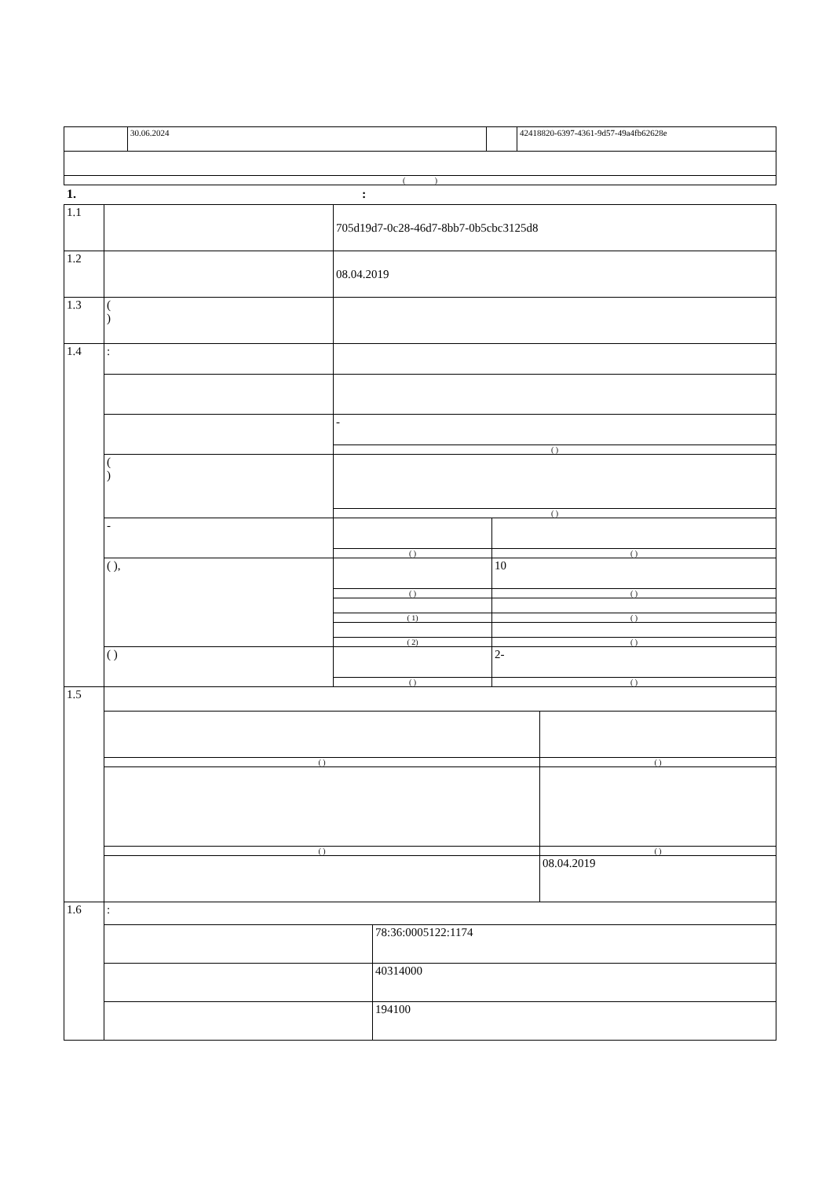| | 30.06.2024 | | 42418820-6397-4361-9d57-49a4fb62628e |
| ( ) | | | |
1. :
| 1.1 | | 705d19d7-0c28-46d7-8bb7-0b5cbc3125d8 | |
| 1.2 | | 08.04.2019 | |
| 1.3 | ( ) | | |
| 1.4 | : | | |
| | | - | |
| | | ( ) | |
| | ( ) | | |
| | | ( ) | |
| | - | | |
| | | ( ) | ( ) |
| | ( ), | | 10 |
| | | ( ) | ( ) |
| | | ( 1) | ( ) |
| | | ( 2) | ( ) |
| | ( ) | | 2- |
| | | ( ) | ( ) |
| 1.5 | | |
| | ( ) | ( ) |
| | ( ) | ( ) |
| | | 08.04.2019 |
| 1.6 | : | |
| | | 78:36:0005122:1174 |
| | | 40314000 |
| | | 194100 |